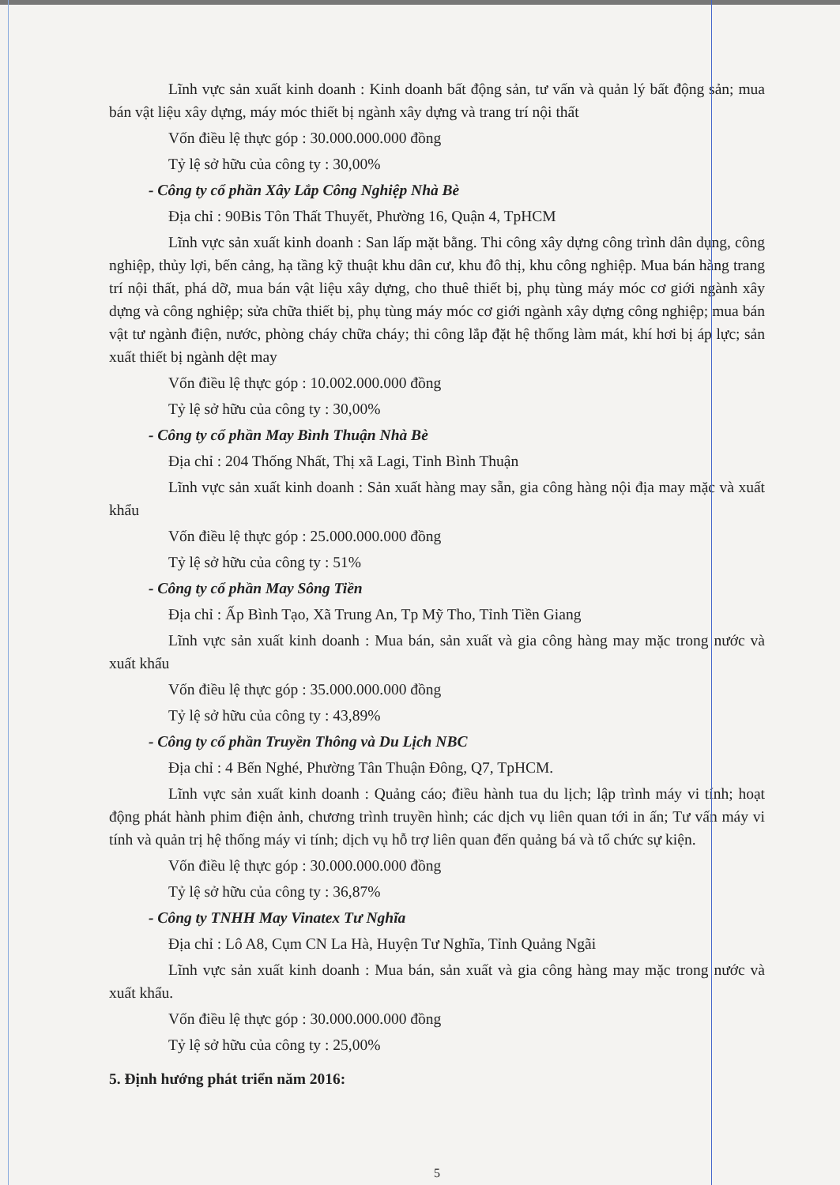Lĩnh vực sản xuất kinh doanh : Kinh doanh bất động sản, tư vấn và quản lý bất động sản; mua bán vật liệu xây dựng, máy móc thiết bị ngành xây dựng và trang trí nội thất
Vốn điều lệ thực góp : 30.000.000.000 đồng
Tỷ lệ sở hữu của công ty : 30,00%
- Công ty cổ phần Xây Lắp Công Nghiệp Nhà Bè
Địa chỉ : 90Bis Tôn Thất Thuyết, Phường 16, Quận 4, TpHCM
Lĩnh vực sản xuất kinh doanh : San lấp mặt bằng. Thi công xây dựng công trình dân dụng, công nghiệp, thủy lợi, bến cảng, hạ tầng kỹ thuật khu dân cư, khu đô thị, khu công nghiệp. Mua bán hàng trang trí nội thất, phá dỡ, mua bán vật liệu xây dựng, cho thuê thiết bị, phụ tùng máy móc cơ giới ngành xây dựng và công nghiệp; sửa chữa thiết bị, phụ tùng máy móc cơ giới ngành xây dựng công nghiệp; mua bán vật tư ngành điện, nước, phòng cháy chữa cháy; thi công lắp đặt hệ thống làm mát, khí hơi bị áp lực; sản xuất thiết bị ngành dệt may
Vốn điều lệ thực góp : 10.002.000.000 đồng
Tỷ lệ sở hữu của công ty : 30,00%
- Công ty cổ phần May Bình Thuận Nhà Bè
Địa chỉ : 204 Thống Nhất, Thị xã Lagi, Tỉnh Bình Thuận
Lĩnh vực sản xuất kinh doanh : Sản xuất hàng may sẵn, gia công hàng nội địa may mặc và xuất khẩu
Vốn điều lệ thực góp : 25.000.000.000 đồng
Tỷ lệ sở hữu của công ty : 51%
- Công ty cổ phần May Sông Tiền
Địa chỉ : Ấp Bình Tạo, Xã Trung An, Tp Mỹ Tho, Tỉnh Tiền Giang
Lĩnh vực sản xuất kinh doanh : Mua bán, sản xuất và gia công hàng may mặc trong nước và xuất khẩu
Vốn điều lệ thực góp : 35.000.000.000 đồng
Tỷ lệ sở hữu của công ty : 43,89%
- Công ty cổ phần Truyền Thông và Du Lịch NBC
Địa chỉ : 4 Bến Nghé, Phường Tân Thuận Đông, Q7, TpHCM.
Lĩnh vực sản xuất kinh doanh : Quảng cáo; điều hành tua du lịch; lập trình máy vi tính; hoạt động phát hành phim điện ảnh, chương trình truyền hình; các dịch vụ liên quan tới in ấn; Tư vấn máy vi tính và quản trị hệ thống máy vi tính; dịch vụ hỗ trợ liên quan đến quảng bá và tổ chức sự kiện.
Vốn điều lệ thực góp : 30.000.000.000 đồng
Tỷ lệ sở hữu của công ty : 36,87%
- Công ty TNHH May Vinatex Tư Nghĩa
Địa chỉ : Lô A8, Cụm CN La Hà, Huyện Tư Nghĩa, Tỉnh Quảng Ngãi
Lĩnh vực sản xuất kinh doanh : Mua bán, sản xuất và gia công hàng may mặc trong nước và xuất khẩu.
Vốn điều lệ thực góp : 30.000.000.000 đồng
Tỷ lệ sở hữu của công ty : 25,00%
5. Định hướng phát triển năm 2016:
5